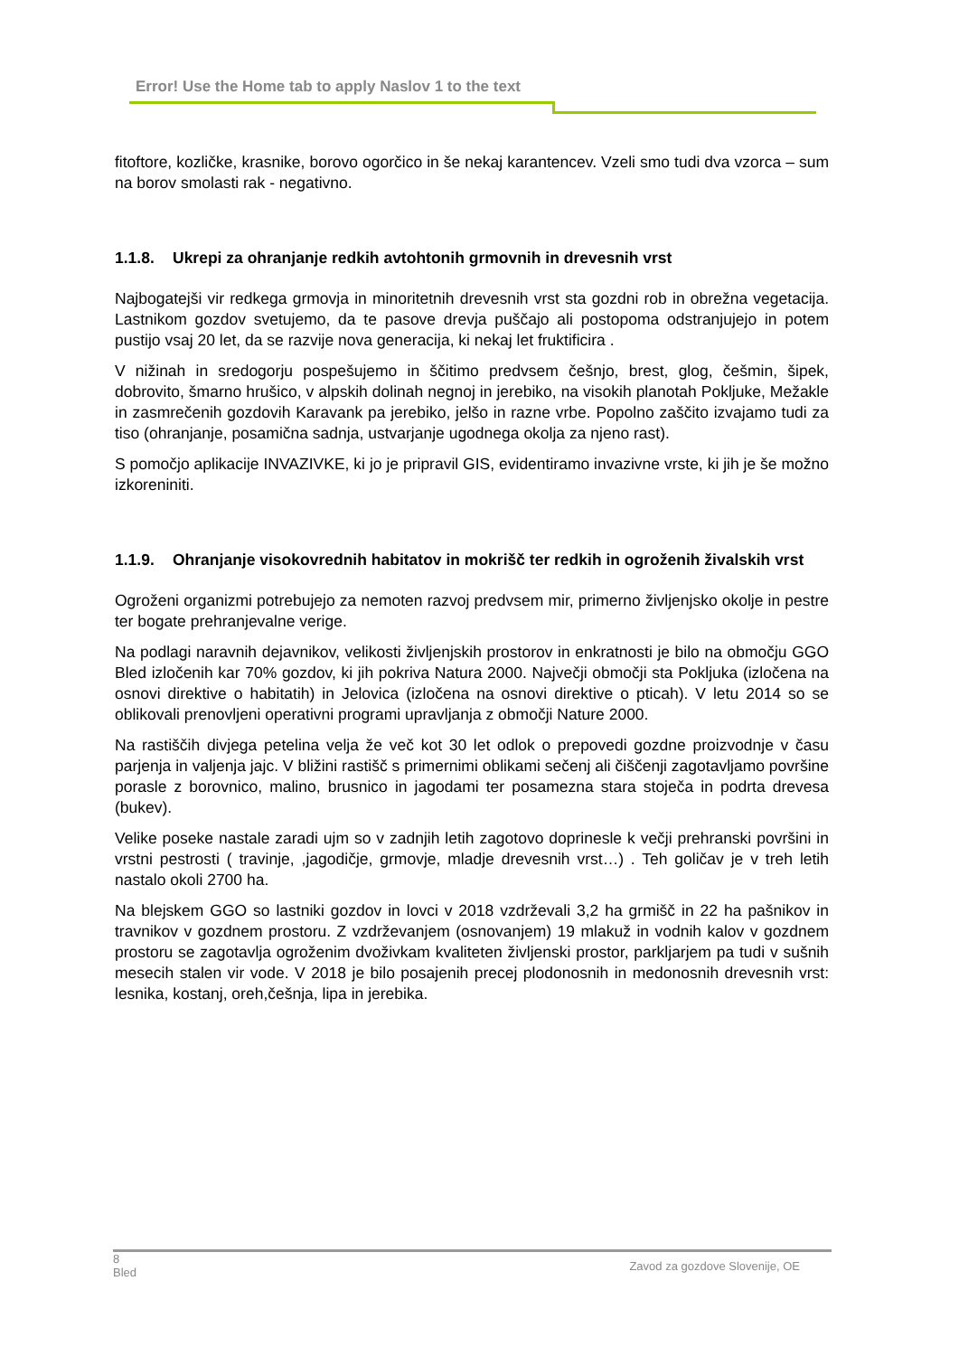Error! Use the Home tab to apply Naslov 1 to the text
fitoftore, kozličke, krasnike, borovo ogorčico in še nekaj karantencev. Vzeli smo tudi dva vzorca – sum na borov smolasti rak - negativno.
1.1.8. Ukrepi za ohranjanje redkih avtohtonih grmovnih in drevesnih vrst
Najbogatejši vir redkega grmovja in minoritetnih drevesnih vrst sta gozdni rob in obrežna vegetacija. Lastnikom gozdov svetujemo, da te pasove drevja puščajo ali postopoma odstranjujejo in potem pustijo vsaj 20 let, da se razvije nova generacija, ki nekaj let fruktificira .
V nižinah in sredogorju pospešujemo in ščitimo predvsem češnjo, brest, glog, češmin, šipek, dobrovito, šmarno hrušico, v alpskih dolinah negnoj in jerebiko, na visokih planotah Pokljuke, Mežakle in zasmrečenih gozdovih Karavank pa jerebiko, jelšo in razne vrbe. Popolno zaščito izvajamo tudi za tiso (ohranjanje, posamična sadnja, ustvarjanje ugodnega okolja za njeno rast).
S pomočjo aplikacije INVAZIVKE, ki jo je pripravil GIS, evidentiramo invazivne vrste, ki jih je še možno izkoreniniti.
1.1.9. Ohranjanje visokovrednih habitatov in mokrišč ter redkih in ogroženih živalskih vrst
Ogroženi organizmi potrebujejo za nemoten razvoj predvsem mir, primerno življenjsko okolje in pestre ter bogate prehranjevalne verige.
Na podlagi naravnih dejavnikov, velikosti življenjskih prostorov in enkratnosti je bilo na območju GGO Bled izločenih kar 70% gozdov, ki jih pokriva Natura 2000. Največji območji sta Pokljuka (izločena na osnovi direktive o habitatih) in Jelovica (izločena na osnovi direktive o pticah). V letu 2014 so se oblikovali prenovljeni operativni programi upravljanja z območji Nature 2000.
Na rastiščih divjega petelina velja že več kot 30 let odlok o prepovedi gozdne proizvodnje v času parjenja in valjenja jajc. V bližini rastišč s primernimi oblikami sečenj ali čiščenji zagotavljamo površine porasle z borovnico, malino, brusnico in jagodami ter posamezna stara stoječa in podrta drevesa (bukev).
Velike poseke nastale zaradi ujm so v zadnjih letih zagotovo doprinesle k večji prehranski površini in vrstni pestrosti ( travinje, ,jagodičje, grmovje, mladje drevesnih vrst…) . Teh goličav je v treh letih nastalo okoli 2700 ha.
Na blejskem GGO so lastniki gozdov in lovci v 2018 vzdrževali 3,2 ha grmišč in 22 ha pašnikov in travnikov v gozdnem prostoru. Z vzdrževanjem (osnovanjem) 19 mlakuž in vodnih kalov v gozdnem prostoru se zagotavlja ogroženim dvoživkam kvaliteten življenski prostor, parkljarjem pa tudi v sušnih mesecih stalen vir vode. V 2018 je bilo posajenih precej plodonosnih in medonosnih drevesnih vrst: lesnika, kostanj, oreh,češnja, lipa in jerebika.
8
Bled
Zavod za gozdove Slovenije, OE